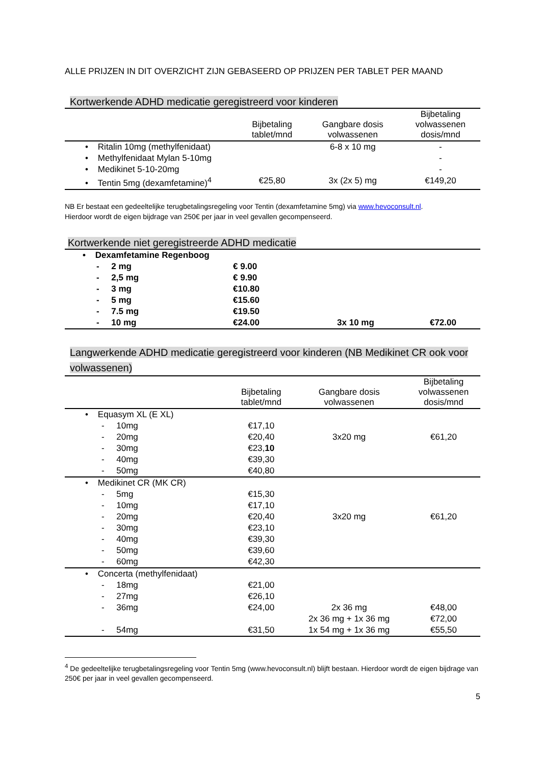ALLE PRIJZEN IN DIT OVERZICHT ZIJN GEBASEERD OP PRIJZEN PER TABLET PER MAAND
Kortwerkende ADHD medicatie geregistreerd voor kinderen
| | Bijbetaling tablet/mnd | Gangbare dosis volwassenen | Bijbetaling volwassenen dosis/mnd |
| --- | --- | --- | --- |
| • Ritalin 10mg (methylfenidaat) | | 6-8 x 10 mg | - |
| • Methylfenidaat Mylan 5-10mg | | | - |
| • Medikinet 5-10-20mg | | | - |
| • Tentin 5mg (dexamfetamine)<sup>4</sup> | €25,80 | 3x (2x 5) mg | €149,20 |
NB Er bestaat een gedeeltelijke terugbetalingsregeling voor Tentin (dexamfetamine 5mg) via www.hevoconsult.nl.
Hierdoor wordt de eigen bijdrage van 250€ per jaar in veel gevallen gecompenseerd.
Kortwerkende niet geregistreerde ADHD medicatie
| • Dexamfetamine Regenboog | | | |
| - 2 mg | € 9.00 | | |
| - 2,5 mg | € 9.90 | | |
| - 3 mg | €10.80 | | |
| - 5 mg | €15.60 | | |
| - 7.5 mg | €19.50 | | |
| - 10 mg | €24.00 | 3x 10 mg | €72.00 |
Langwerkende ADHD medicatie geregistreerd voor kinderen (NB Medikinet CR ook voor volwassenen)
| | Bijbetaling tablet/mnd | Gangbare dosis volwassenen | Bijbetaling volwassenen dosis/mnd |
| --- | --- | --- | --- |
| • Equasym XL (E XL) | | | |
| - 10mg | €17,10 | | |
| - 20mg | €20,40 | 3x20 mg | €61,20 |
| - 30mg | €23, 10 | | |
| - 40mg | €39,30 | | |
| - 50mg | €40,80 | | |
| • Medikinet CR (MK CR) | | | |
| - 5mg | €15,30 | | |
| - 10mg | €17,10 | | |
| - 20mg | €20,40 | 3x20 mg | €61,20 |
| - 30mg | €23,10 | | |
| - 40mg | €39,30 | | |
| - 50mg | €39,60 | | |
| - 60mg | €42,30 | | |
| • Concerta (methylfenidaat) | | | |
| - 18mg | €21,00 | | |
| - 27mg | €26,10 | | |
| - 36mg | €24,00 | 2x 36 mg | €48,00 |
| | | 2x 36 mg + 1x 36 mg | €72,00 |
| - 54mg | €31,50 | 1x 54 mg + 1x 36 mg | €55,50 |
<sup>4</sup> De gedeeltelijke terugbetalingsregeling voor Tentin 5mg (www.hevoconsult.nl) blijft bestaan. Hierdoor wordt de eigen bijdrage van 250€ per jaar in veel gevallen gecompenseerd.
5